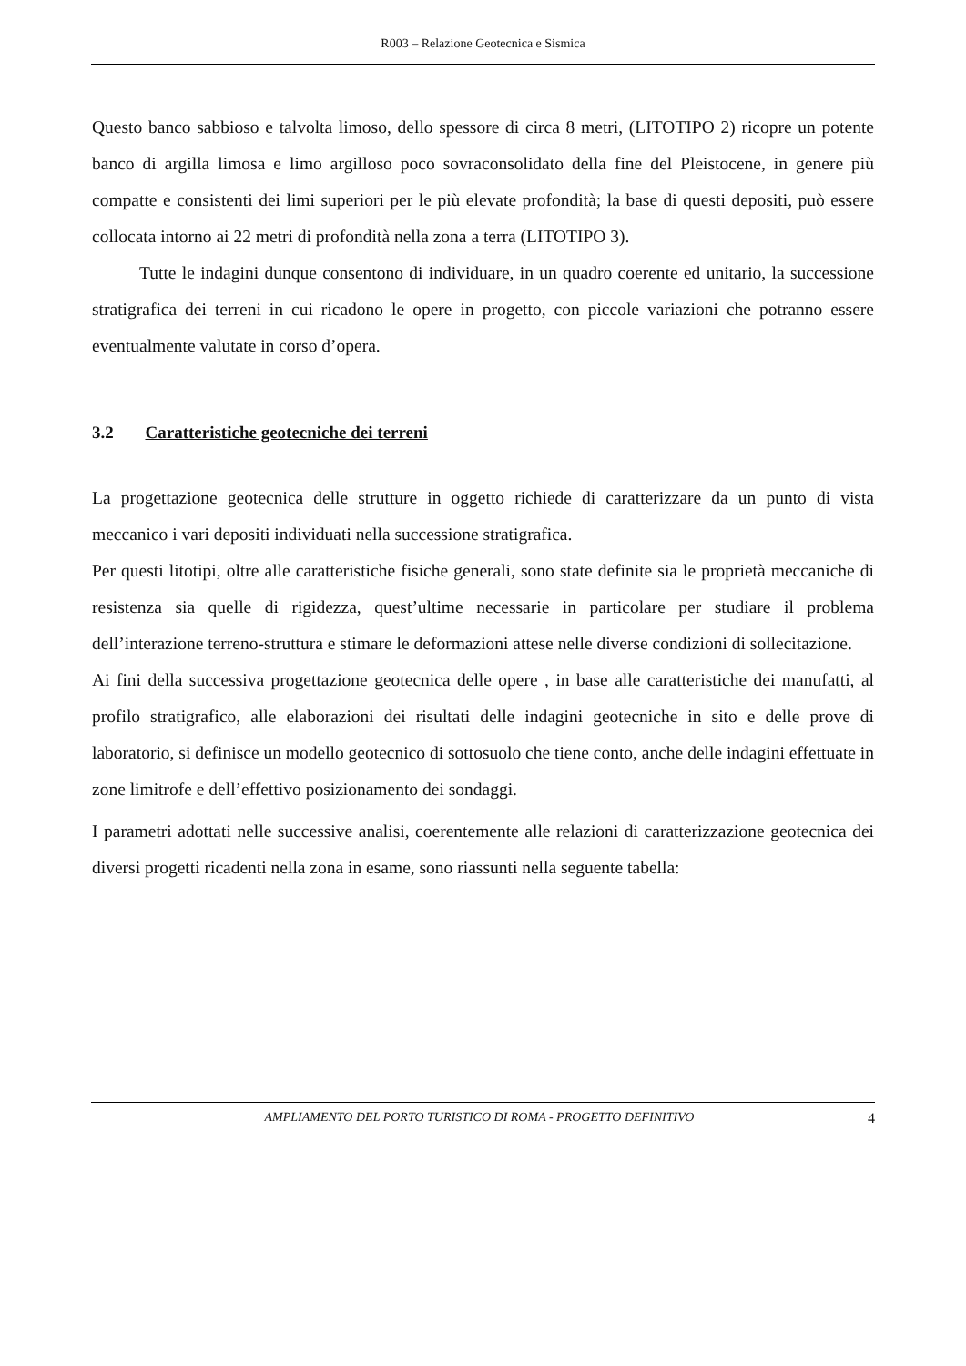R003 – Relazione Geotecnica e Sismica
Questo banco sabbioso e talvolta limoso, dello spessore di circa 8 metri, (LITOTIPO 2) ricopre un potente banco di argilla limosa e limo argilloso poco sovraconsolidato della fine del Pleistocene, in genere più compatte e consistenti dei limi superiori per le più elevate profondità; la base di questi depositi, può essere collocata intorno ai 22 metri di profondità nella zona a terra (LITOTIPO 3).
Tutte le indagini dunque consentono di individuare, in un quadro coerente ed unitario, la successione stratigrafica dei terreni in cui ricadono le opere in progetto, con piccole variazioni che potranno essere eventualmente valutate in corso d’opera.
3.2 Caratteristiche geotecniche dei terreni
La progettazione geotecnica delle strutture in oggetto richiede di caratterizzare da un punto di vista meccanico i vari depositi individuati nella successione stratigrafica.
Per questi litotipi, oltre alle caratteristiche fisiche generali, sono state definite sia le proprietà meccaniche di resistenza sia quelle di rigidezza, quest’ultime necessarie in particolare per studiare il problema dell’interazione terreno-struttura e stimare le deformazioni attese nelle diverse condizioni di sollecitazione.
Ai fini della successiva progettazione geotecnica delle opere , in base alle caratteristiche dei manufatti, al profilo stratigrafico, alle elaborazioni dei risultati delle indagini geotecniche in sito e delle prove di laboratorio, si definisce un modello geotecnico di sottosuolo che tiene conto, anche delle indagini effettuate in zone limitrofe e dell’effettivo posizionamento dei sondaggi.
I parametri adottati nelle successive analisi, coerentemente alle relazioni di caratterizzazione geotecnica dei diversi progetti ricadenti nella zona in esame, sono riassunti nella seguente tabella:
AMPLIAMENTO DEL PORTO TURISTICO DI ROMA - PROGETTO DEFINITIVO 4